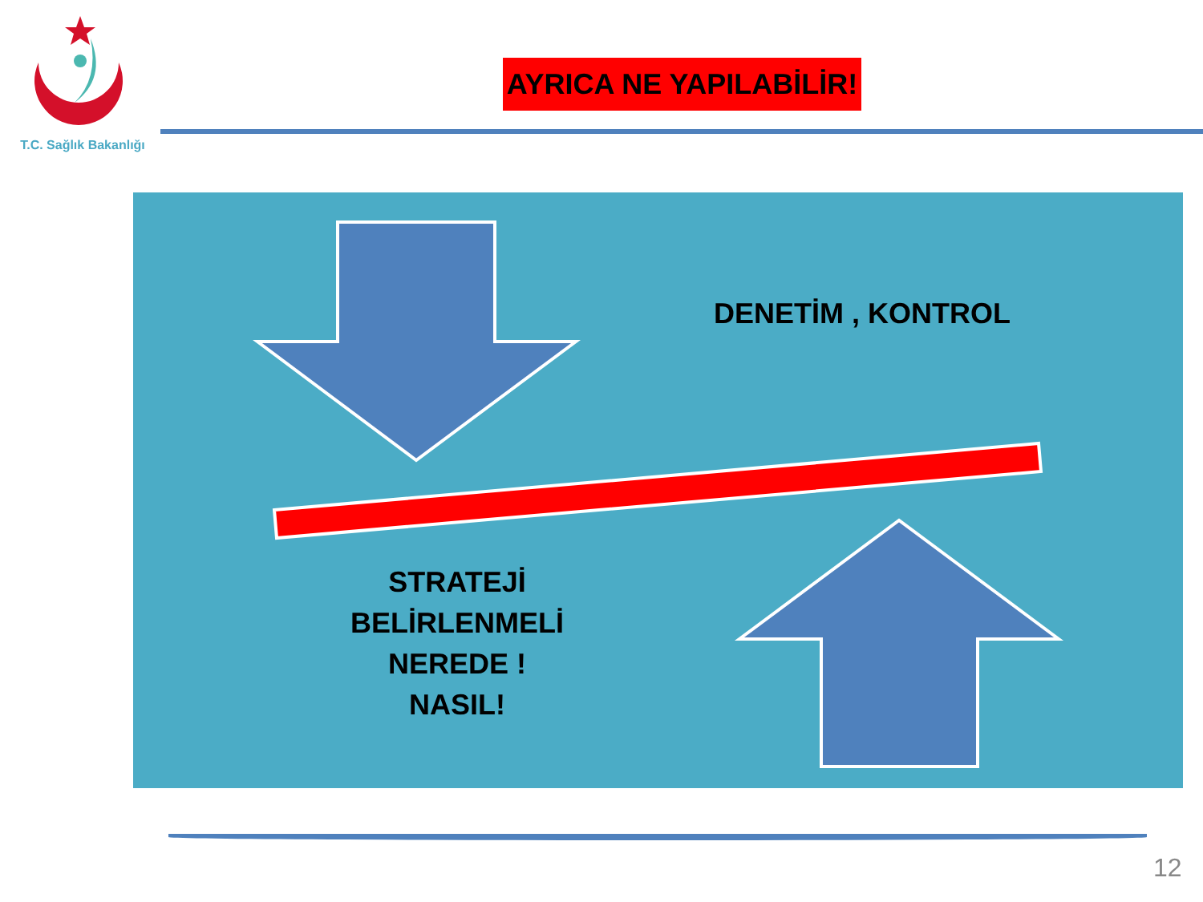T.C. Sağlık Bakanlığı
AYRICA NE YAPILABİLİR!
DENETİM , KONTROL
STRATEJİ BELİRLENMELİ NEREDE !
NASIL!
12